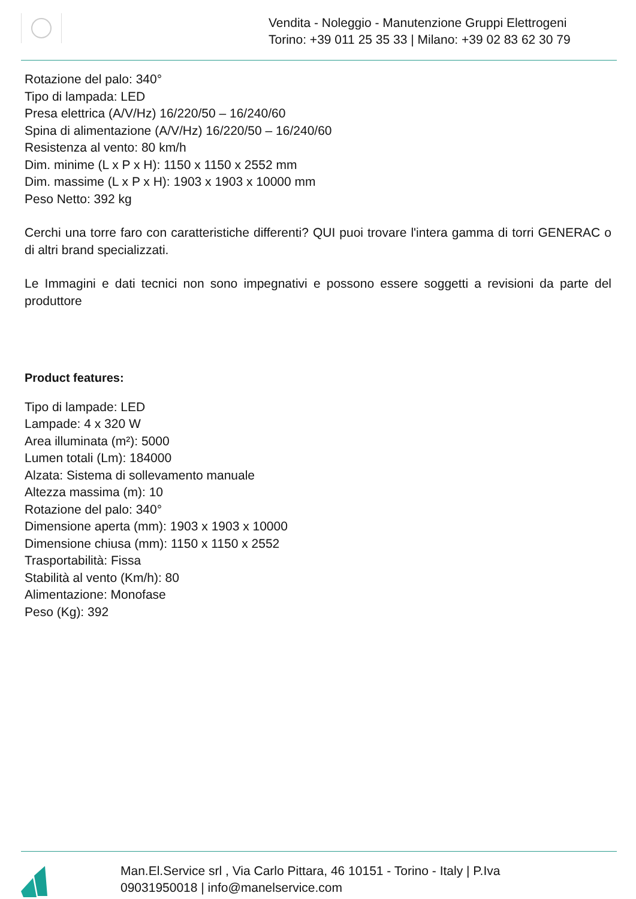Vendita - Noleggio - Manutenzione Gruppi Elettrogeni
Torino: +39 011 25 35 33 | Milano: +39 02 83 62 30 79
Rotazione del palo: 340°
Tipo di lampada: LED
Presa elettrica (A/V/Hz) 16/220/50 – 16/240/60
Spina di alimentazione (A/V/Hz) 16/220/50 – 16/240/60
Resistenza al vento: 80 km/h
Dim. minime (L x P x H): 1150 x 1150 x 2552 mm
Dim. massime (L x P x H): 1903 x 1903 x 10000 mm
Peso Netto: 392 kg
Cerchi una torre faro con caratteristiche differenti? QUI puoi trovare l'intera gamma di torri GENERAC o di altri brand specializzati.
Le Immagini e dati tecnici non sono impegnativi e possono essere soggetti a revisioni da parte del produttore
Product features:
Tipo di lampade: LED
Lampade: 4 x 320 W
Area illuminata (m²): 5000
Lumen totali (Lm): 184000
Alzata: Sistema di sollevamento manuale
Altezza massima (m): 10
Rotazione del palo: 340°
Dimensione aperta (mm): 1903 x 1903 x 10000
Dimensione chiusa (mm): 1150 x 1150 x 2552
Trasportabilità: Fissa
Stabilità al vento (Km/h): 80
Alimentazione: Monofase
Peso (Kg): 392
Man.El.Service srl , Via Carlo Pittara, 46 10151 - Torino - Italy | P.Iva 09031950018 | info@manelservice.com